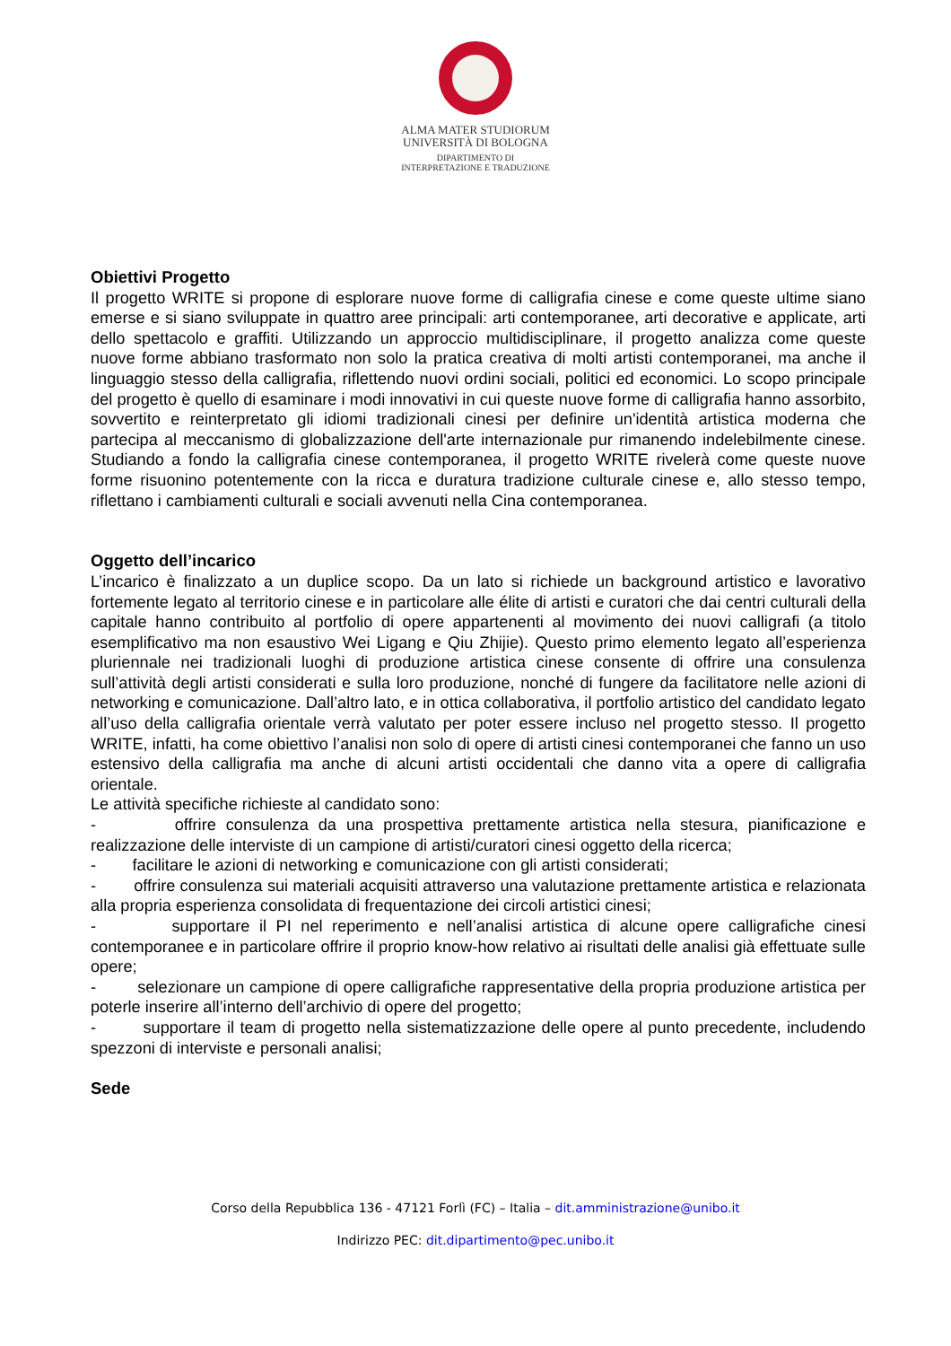ALMA MATER STUDIORUM
UNIVERSITÀ DI BOLOGNA
DIPARTIMENTO DI
INTERPRETAZIONE E TRADUZIONE
Obiettivi Progetto
Il progetto WRITE si propone di esplorare nuove forme di calligrafia cinese e come queste ultime siano emerse e si siano sviluppate in quattro aree principali: arti contemporanee, arti decorative e applicate, arti dello spettacolo e graffiti. Utilizzando un approccio multidisciplinare, il progetto analizza come queste nuove forme abbiano trasformato non solo la pratica creativa di molti artisti contemporanei, ma anche il linguaggio stesso della calligrafia, riflettendo nuovi ordini sociali, politici ed economici. Lo scopo principale del progetto è quello di esaminare i modi innovativi in cui queste nuove forme di calligrafia hanno assorbito, sovvertito e reinterpretato gli idiomi tradizionali cinesi per definire un'identità artistica moderna che partecipa al meccanismo di globalizzazione dell'arte internazionale pur rimanendo indelebilmente cinese. Studiando a fondo la calligrafia cinese contemporanea, il progetto WRITE rivelerà come queste nuove forme risuonino potentemente con la ricca e duratura tradizione culturale cinese e, allo stesso tempo, riflettano i cambiamenti culturali e sociali avvenuti nella Cina contemporanea.
Oggetto dell’incarico
L’incarico è finalizzato a un duplice scopo. Da un lato si richiede un background artistico e lavorativo fortemente legato al territorio cinese e in particolare alle élite di artisti e curatori che dai centri culturali della capitale hanno contribuito al portfolio di opere appartenenti al movimento dei nuovi calligrafi (a titolo esemplificativo ma non esaustivo Wei Ligang e Qiu Zhijie). Questo primo elemento legato all’esperienza pluriennale nei tradizionali luoghi di produzione artistica cinese consente di offrire una consulenza sull’attività degli artisti considerati e sulla loro produzione, nonché di fungere da facilitatore nelle azioni di networking e comunicazione. Dall’altro lato, e in ottica collaborativa, il portfolio artistico del candidato legato all’uso della calligrafia orientale verrà valutato per poter essere incluso nel progetto stesso. Il progetto WRITE, infatti, ha come obiettivo l’analisi non solo di opere di artisti cinesi contemporanei che fanno un uso estensivo della calligrafia ma anche di alcuni artisti occidentali che danno vita a opere di calligrafia orientale.
Le attività specifiche richieste al candidato sono:
- offrire consulenza da una prospettiva prettamente artistica nella stesura, pianificazione e realizzazione delle interviste di un campione di artisti/curatori cinesi oggetto della ricerca;
- facilitare le azioni di networking e comunicazione con gli artisti considerati;
- offrire consulenza sui materiali acquisiti attraverso una valutazione prettamente artistica e relazionata alla propria esperienza consolidata di frequentazione dei circoli artistici cinesi;
- supportare il PI nel reperimento e nell’analisi artistica di alcune opere calligrafiche cinesi contemporanee e in particolare offrire il proprio know-how relativo ai risultati delle analisi già effettuate sulle opere;
- selezionare un campione di opere calligrafiche rappresentative della propria produzione artistica per poterle inserire all’interno dell’archivio di opere del progetto;
- supportare il team di progetto nella sistematizzazione delle opere al punto precedente, includendo spezzoni di interviste e personali analisi;
Sede
Corso della Repubblica 136 - 47121 Forlì (FC) – Italia – dit.amministrazione@unibo.it
Indirizzo PEC: dit.dipartimento@pec.unibo.it